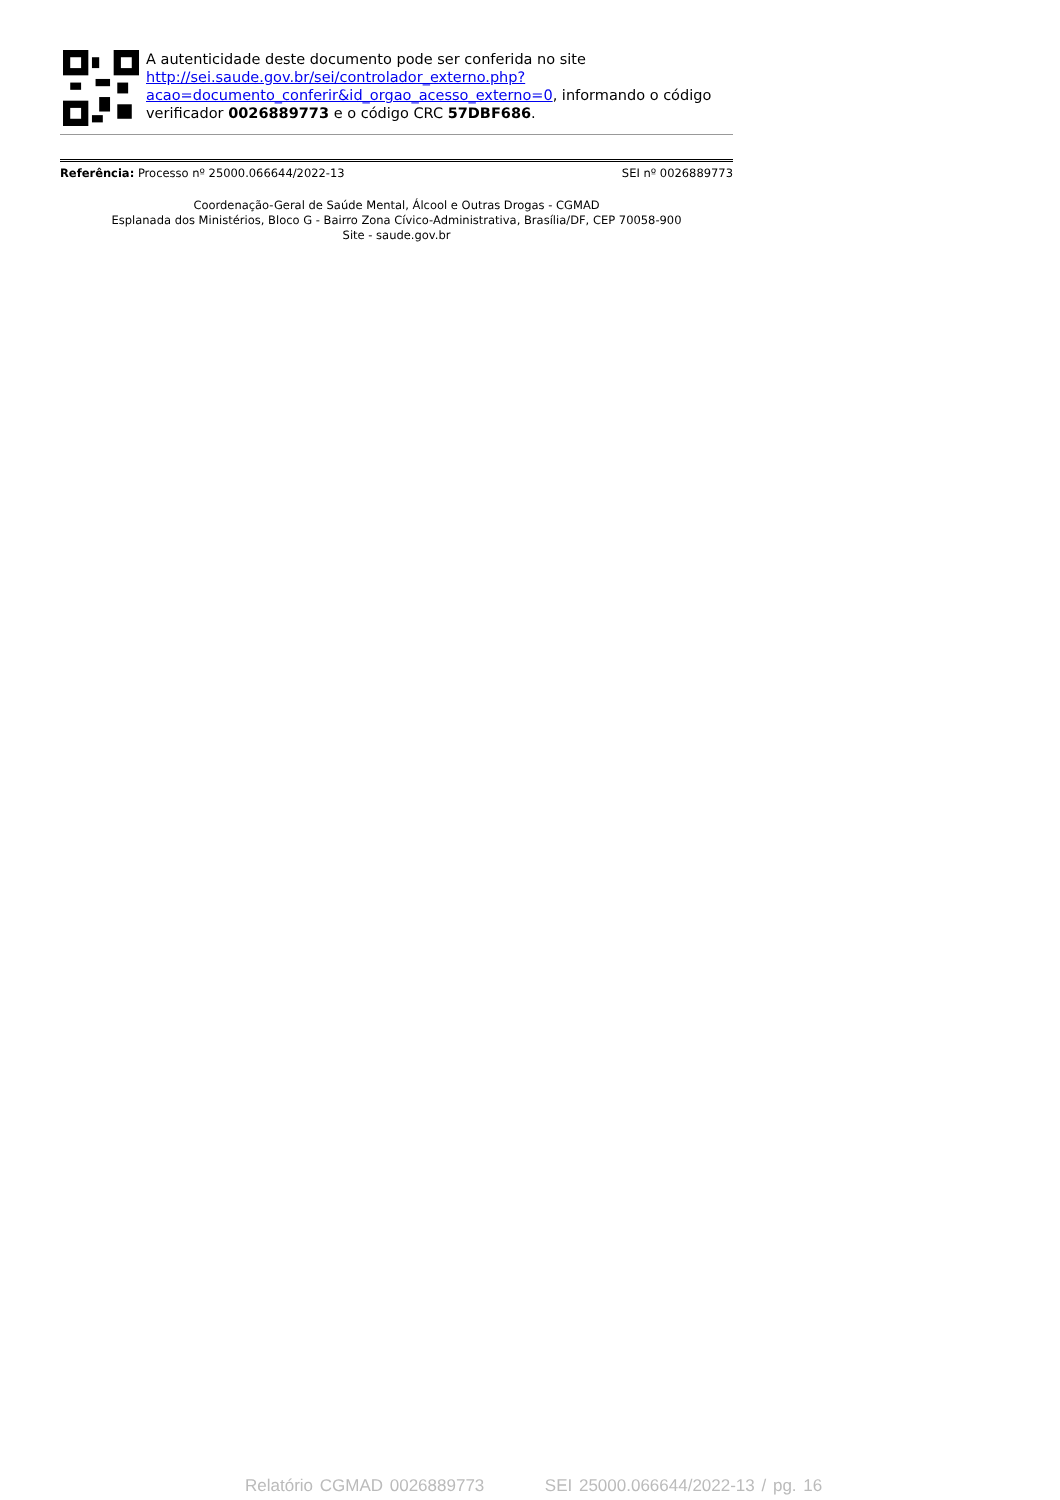A autenticidade deste documento pode ser conferida no site http://sei.saude.gov.br/sei/controlador_externo.php?
acao=documento_conferir&id_orgao_acesso_externo=0, informando o código verificador 0026889773 e o código CRC 57DBF686.
Referência: Processo nº 25000.066644/2022-13 SEI nº 0026889773
Coordenação-Geral de Saúde Mental, Álcool e Outras Drogas - CGMAD
Esplanada dos Ministérios, Bloco G - Bairro Zona Cívico-Administrativa, Brasília/DF, CEP 70058-900
Site - saude.gov.br
Relatório CGMAD 0026889773 SEI 25000.066644/2022-13 / pg. 16